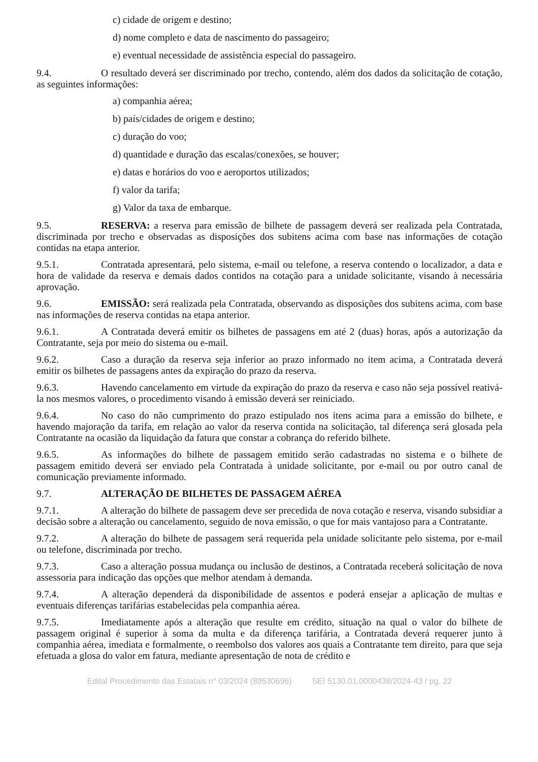c) cidade de origem e destino;
d) nome completo e data de nascimento do passageiro;
e) eventual necessidade de assistência especial do passageiro.
9.4. O resultado deverá ser discriminado por trecho, contendo, além dos dados da solicitação de cotação, as seguintes informações:
a) companhia aérea;
b) país/cidades de origem e destino;
c) duração do voo;
d) quantidade e duração das escalas/conexões, se houver;
e) datas e horários do voo e aeroportos utilizados;
f) valor da tarifa;
g) Valor da taxa de embarque.
9.5. RESERVA: a reserva para emissão de bilhete de passagem deverá ser realizada pela Contratada, discriminada por trecho e observadas as disposições dos subitens acima com base nas informações de cotação contidas na etapa anterior.
9.5.1. Contratada apresentará, pelo sistema, e-mail ou telefone, a reserva contendo o localizador, a data e hora de validade da reserva e demais dados contidos na cotação para a unidade solicitante, visando à necessária aprovação.
9.6. EMISSÃO: será realizada pela Contratada, observando as disposições dos subitens acima, com base nas informações de reserva contidas na etapa anterior.
9.6.1. A Contratada deverá emitir os bilhetes de passagens em até 2 (duas) horas, após a autorização da Contratante, seja por meio do sistema ou e-mail.
9.6.2. Caso a duração da reserva seja inferior ao prazo informado no item acima, a Contratada deverá emitir os bilhetes de passagens antes da expiração do prazo da reserva.
9.6.3. Havendo cancelamento em virtude da expiração do prazo da reserva e caso não seja possível reativá-la nos mesmos valores, o procedimento visando à emissão deverá ser reiniciado.
9.6.4. No caso do não cumprimento do prazo estipulado nos itens acima para a emissão do bilhete, e havendo majoração da tarifa, em relação ao valor da reserva contida na solicitação, tal diferença será glosada pela Contratante na ocasião da liquidação da fatura que constar a cobrança do referido bilhete.
9.6.5. As informações do bilhete de passagem emitido serão cadastradas no sistema e o bilhete de passagem emitido deverá ser enviado pela Contratada à unidade solicitante, por e-mail ou por outro canal de comunicação previamente informado.
9.7. ALTERAÇÃO DE BILHETES DE PASSAGEM AÉREA
9.7.1. A alteração do bilhete de passagem deve ser precedida de nova cotação e reserva, visando subsidiar a decisão sobre a alteração ou cancelamento, seguido de nova emissão, o que for mais vantajoso para a Contratante.
9.7.2. A alteração do bilhete de passagem será requerida pela unidade solicitante pelo sistema, por e-mail ou telefone, discriminada por trecho.
9.7.3. Caso a alteração possua mudança ou inclusão de destinos, a Contratada receberá solicitação de nova assessoria para indicação das opções que melhor atendam à demanda.
9.7.4. A alteração dependerá da disponibilidade de assentos e poderá ensejar a aplicação de multas e eventuais diferenças tarifárias estabelecidas pela companhia aérea.
9.7.5. Imediatamente após a alteração que resulte em crédito, situação na qual o valor do bilhete de passagem original é superior à soma da multa e da diferença tarifária, a Contratada deverá requerer junto à companhia aérea, imediata e formalmente, o reembolso dos valores aos quais a Contratante tem direito, para que seja efetuada a glosa do valor em fatura, mediante apresentação de nota de crédito e
Edital Procedimento das Estatais n° 03/2024 (89530696) SEI 5130.01.0000438/2024-43 / pg. 22